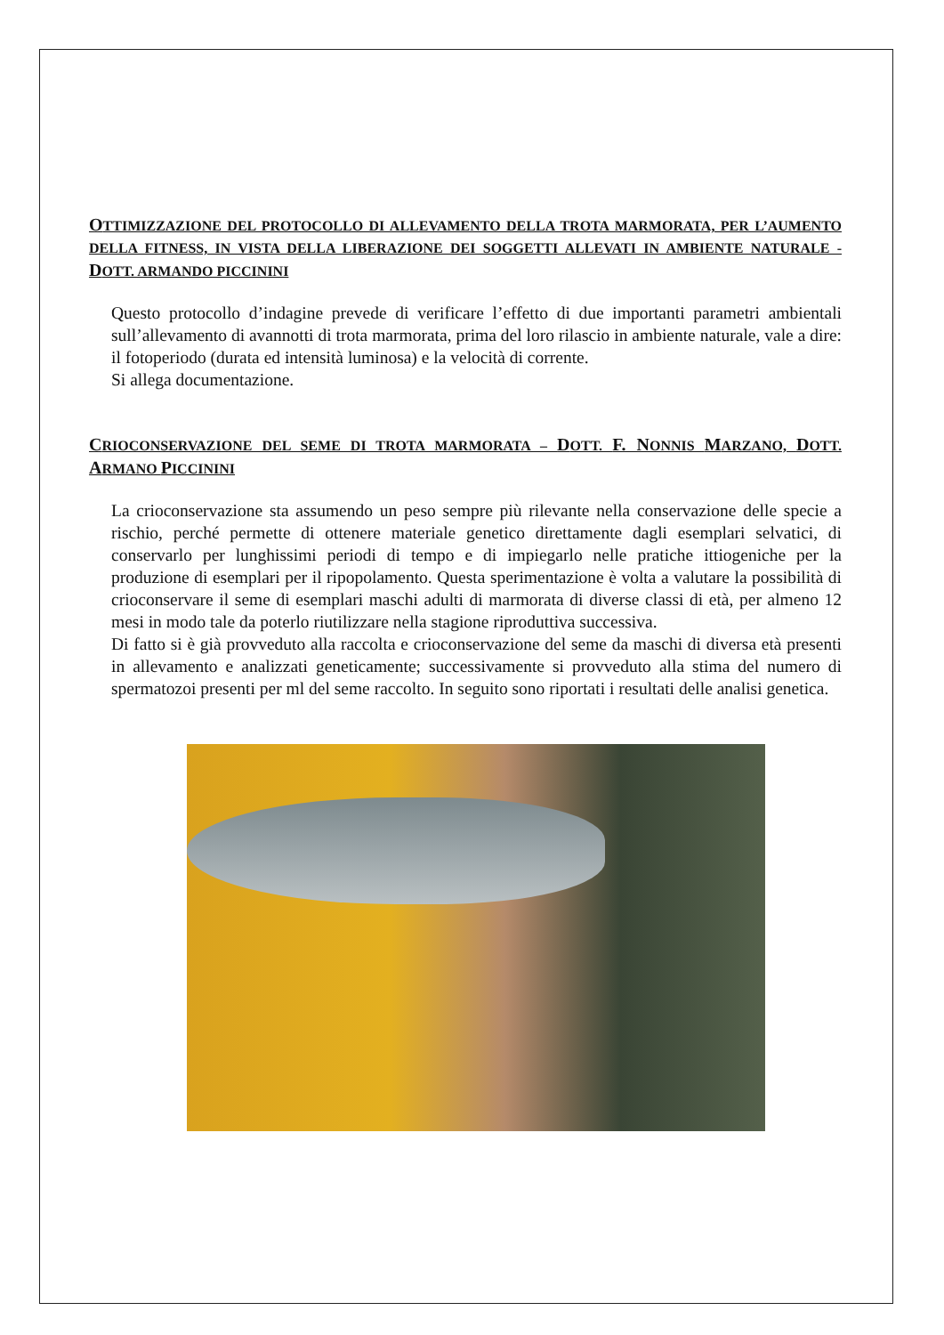OTTIMIZZAZIONE DEL PROTOCOLLO DI ALLEVAMENTO DELLA TROTA MARMORATA, PER L’AUMENTO DELLA FITNESS, IN VISTA DELLA LIBERAZIONE DEI SOGGETTI ALLEVATI IN AMBIENTE NATURALE - DOTT. ARMANDO PICCININI
Questo protocollo d’indagine prevede di verificare l’effetto di due importanti parametri ambientali sull’allevamento di avannotti di trota marmorata, prima del loro rilascio in ambiente naturale, vale a dire: il fotoperiodo (durata ed intensità luminosa) e la velocità di corrente.
Si allega documentazione.
CRIOCONSERVAZIONE DEL SEME DI TROTA MARMORATA – DOTT. F. NONNIS MARZANO, DOTT. ARMANO PICCININI
La crioconservazione sta assumendo un peso sempre più rilevante nella conservazione delle specie a rischio, perché permette di ottenere materiale genetico direttamente dagli esemplari selvatici, di conservarlo per lunghissimi periodi di tempo e di impiegarlo nelle pratiche ittiogeniche per la produzione di esemplari per il ripopolamento. Questa sperimentazione è volta a valutare la possibilità di crioconservare il seme di esemplari maschi adulti di marmorata di diverse classi di età, per almeno 12 mesi in modo tale da poterlo riutilizzare nella stagione riproduttiva successiva.
Di fatto si è già provveduto alla raccolta e crioconservazione del seme da maschi di diversa età presenti in allevamento e analizzati geneticamente; successivamente si provveduto alla stima del numero di spermatozoi presenti per ml del seme raccolto. In seguito sono riportati i resultati delle analisi genetica.